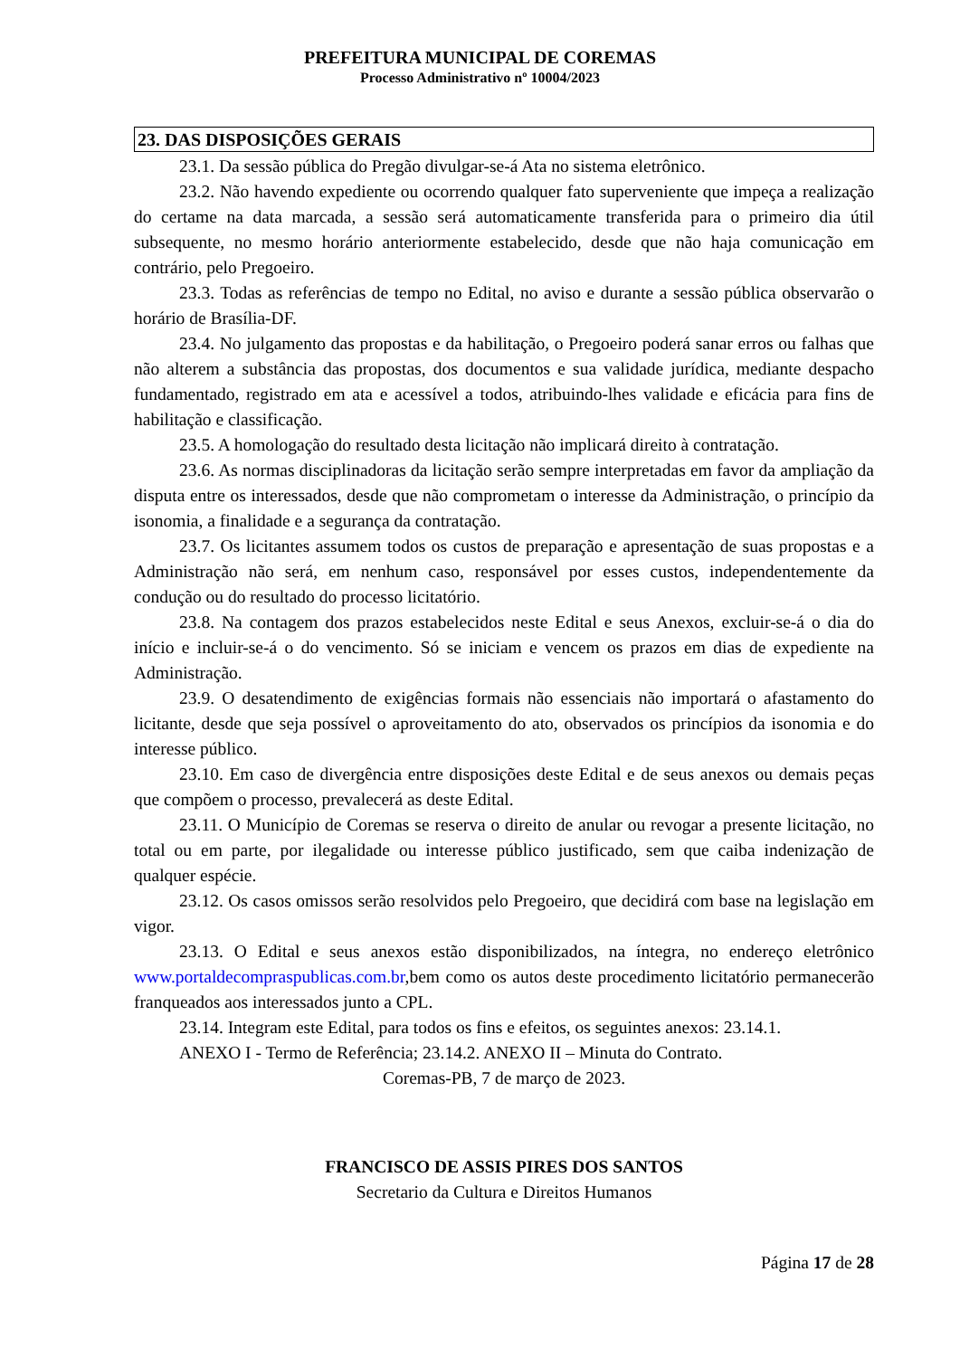PREFEITURA MUNICIPAL DE COREMAS
Processo Administrativo nº 10004/2023
23. DAS DISPOSIÇÕES GERAIS
23.1. Da sessão pública do Pregão divulgar-se-á Ata no sistema eletrônico.
23.2. Não havendo expediente ou ocorrendo qualquer fato superveniente que impeça a realização do certame na data marcada, a sessão será automaticamente transferida para o primeiro dia útil subsequente, no mesmo horário anteriormente estabelecido, desde que não haja comunicação em contrário, pelo Pregoeiro.
23.3. Todas as referências de tempo no Edital, no aviso e durante a sessão pública observarão o horário de Brasília-DF.
23.4. No julgamento das propostas e da habilitação, o Pregoeiro poderá sanar erros ou falhas que não alterem a substância das propostas, dos documentos e sua validade jurídica, mediante despacho fundamentado, registrado em ata e acessível a todos, atribuindo-lhes validade e eficácia para fins de habilitação e classificação.
23.5. A homologação do resultado desta licitação não implicará direito à contratação.
23.6. As normas disciplinadoras da licitação serão sempre interpretadas em favor da ampliação da disputa entre os interessados, desde que não comprometam o interesse da Administração, o princípio da isonomia, a finalidade e a segurança da contratação.
23.7. Os licitantes assumem todos os custos de preparação e apresentação de suas propostas e a Administração não será, em nenhum caso, responsável por esses custos, independentemente da condução ou do resultado do processo licitatório.
23.8. Na contagem dos prazos estabelecidos neste Edital e seus Anexos, excluir-se-á o dia do início e incluir-se-á o do vencimento. Só se iniciam e vencem os prazos em dias de expediente na Administração.
23.9. O desatendimento de exigências formais não essenciais não importará o afastamento do licitante, desde que seja possível o aproveitamento do ato, observados os princípios da isonomia e do interesse público.
23.10. Em caso de divergência entre disposições deste Edital e de seus anexos ou demais peças que compõem o processo, prevalecerá as deste Edital.
23.11. O Município de Coremas se reserva o direito de anular ou revogar a presente licitação, no total ou em parte, por ilegalidade ou interesse público justificado, sem que caiba indenização de qualquer espécie.
23.12. Os casos omissos serão resolvidos pelo Pregoeiro, que decidirá com base na legislação em vigor.
23.13. O Edital e seus anexos estão disponibilizados, na íntegra, no endereço eletrônico www.portaldecompraspublicas.com.br,bem como os autos deste procedimento licitatório permanecerão franqueados aos interessados junto a CPL.
23.14. Integram este Edital, para todos os fins e efeitos, os seguintes anexos: 23.14.1.
ANEXO I - Termo de Referência; 23.14.2. ANEXO II – Minuta do Contrato.
Coremas-PB, 7 de março de 2023.
FRANCISCO DE ASSIS PIRES DOS SANTOS
Secretario da Cultura e Direitos Humanos
Página 17 de 28